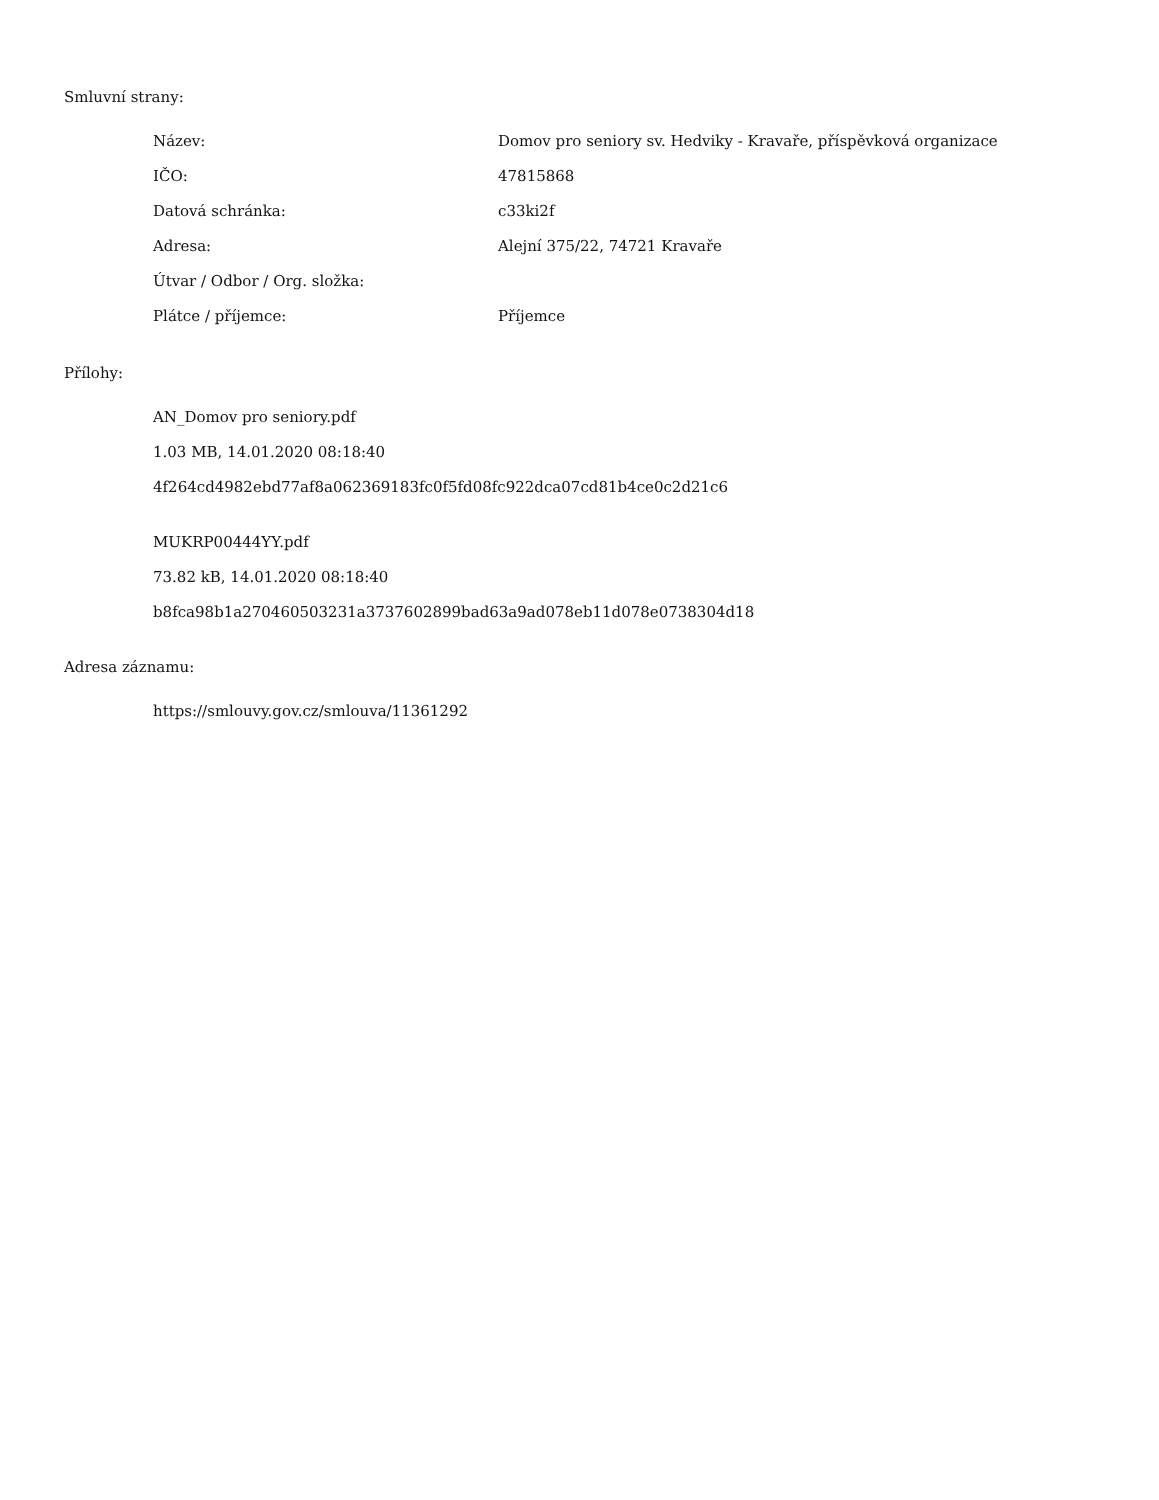Smluvní strany:
| Název: | Domov pro seniory sv. Hedviky - Kravaře, příspěvková organizace |
| IČO: | 47815868 |
| Datová schránka: | c33ki2f |
| Adresa: | Alejní 375/22, 74721 Kravaře |
| Útvar / Odbor / Org. složka: | |
| Plátce / příjemce: | Příjemce |
Přílohy:
AN_Domov pro seniory.pdf
1.03 MB, 14.01.2020 08:18:40
4f264cd4982ebd77af8a062369183fc0f5fd08fc922dca07cd81b4ce0c2d21c6
MUKRP00444YY.pdf
73.82 kB, 14.01.2020 08:18:40
b8fca98b1a270460503231a3737602899bad63a9ad078eb11d078e0738304d18
Adresa záznamu:
https://smlouvy.gov.cz/smlouva/11361292